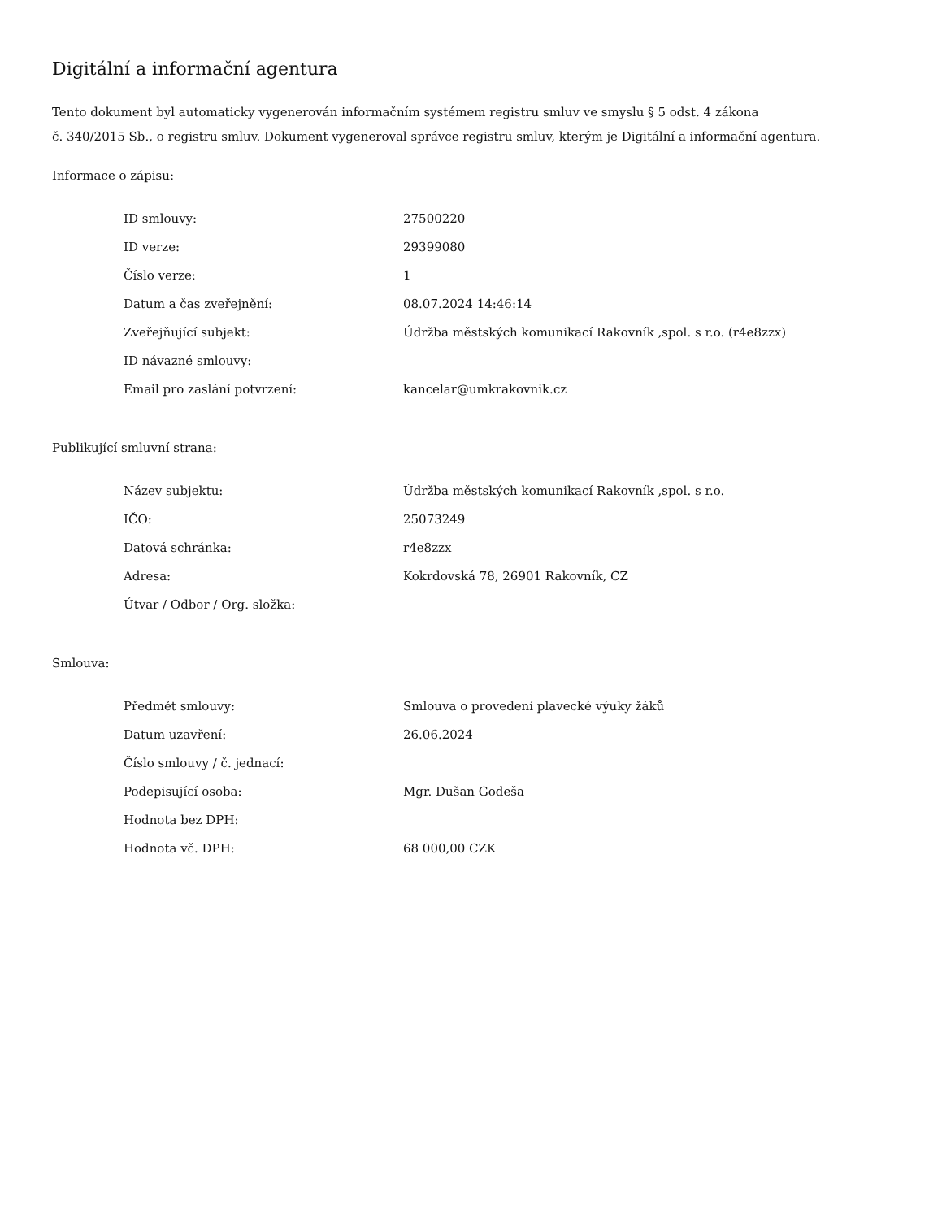Digitální a informační agentura
Tento dokument byl automaticky vygenerován informačním systémem registru smluv ve smyslu § 5 odst. 4 zákona
č. 340/2015 Sb., o registru smluv. Dokument vygeneroval správce registru smluv, kterým je Digitální a informační agentura.
Informace o zápisu:
| ID smlouvy: | 27500220 |
| ID verze: | 29399080 |
| Číslo verze: | 1 |
| Datum a čas zveřejnění: | 08.07.2024 14:46:14 |
| Zveřejňující subjekt: | Údržba městských komunikací Rakovník ,spol. s r.o. (r4e8zzx) |
| ID návazné smlouvy: | |
| Email pro zaslání potvrzení: | kancelar@umkrakovnik.cz |
Publikující smluvní strana:
| Název subjektu: | Údržba městských komunikací Rakovník ,spol. s r.o. |
| IČO: | 25073249 |
| Datová schránka: | r4e8zzx |
| Adresa: | Kokrdovská 78, 26901 Rakovník, CZ |
| Útvar / Odbor / Org. složka: | |
Smlouva:
| Předmět smlouvy: | Smlouva o provedení plavecké výuky žáků |
| Datum uzavření: | 26.06.2024 |
| Číslo smlouvy / č. jednací: | |
| Podepisující osoba: | Mgr. Dušan Godeša |
| Hodnota bez DPH: | |
| Hodnota vč. DPH: | 68 000,00 CZK |